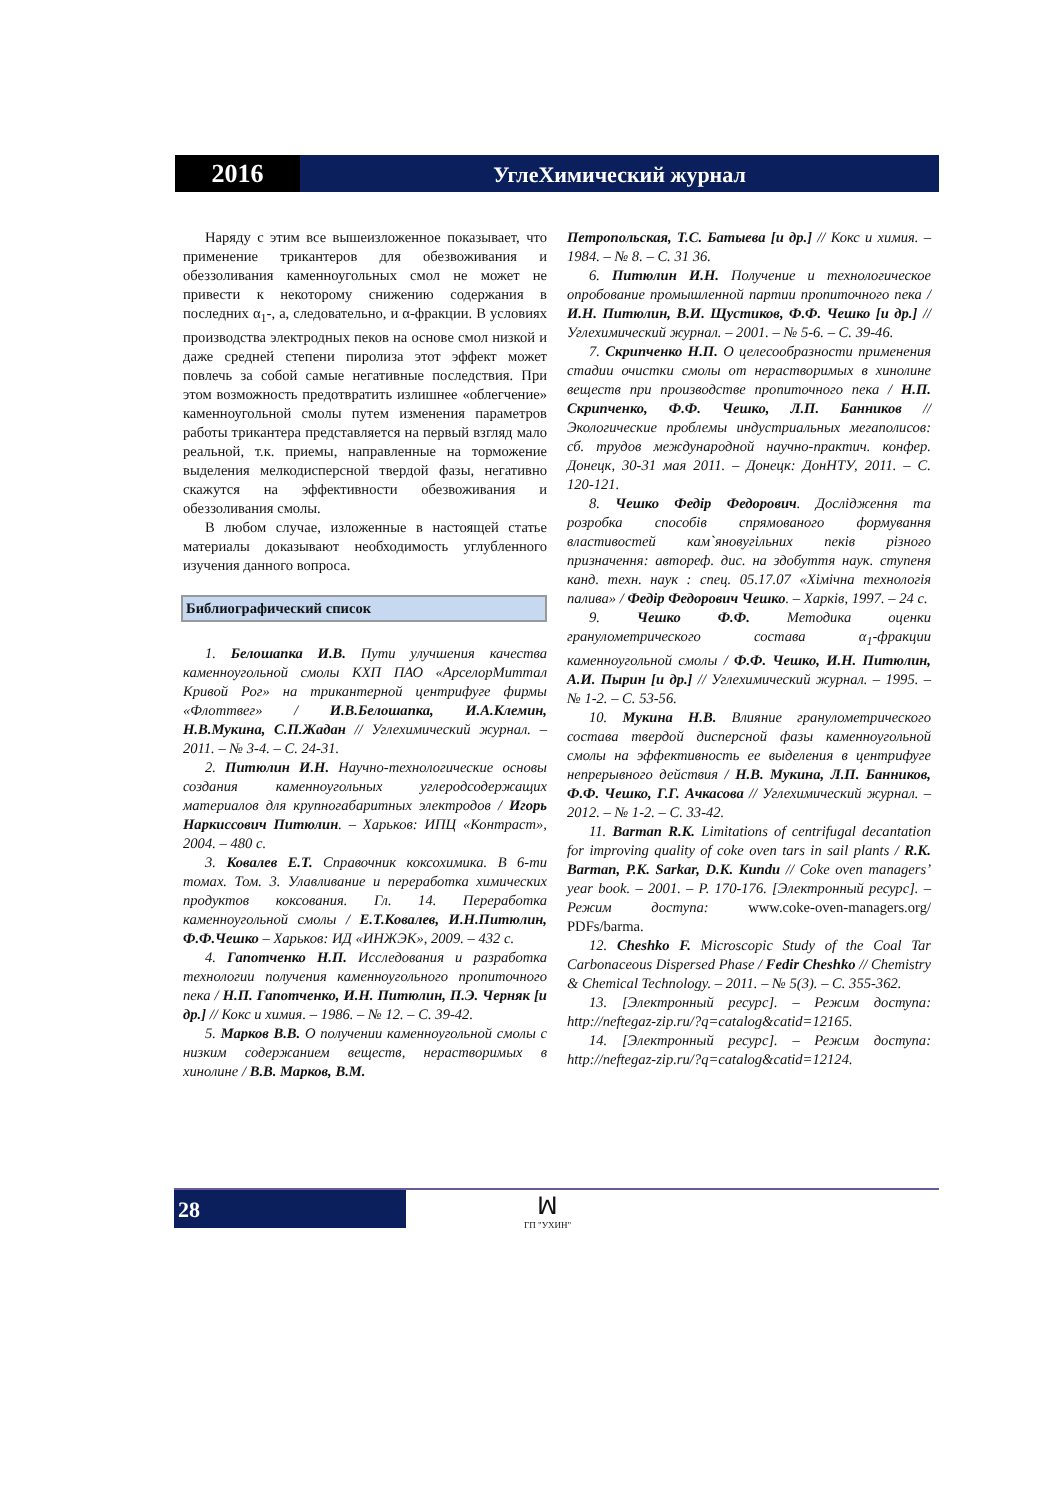2016
УглеХимический журнал
Наряду с этим все вышеизложенное показывает, что применение трикантеров для обезвоживания и обеззоливания каменноугольных смол не может не привести к некоторому снижению содержания в последних α<sub>1</sub>-, а, следовательно, и α-фракции. В условиях производства электродных пеков на основе смол низкой и даже средней степени пиролиза этот эффект может повлечь за собой самые негативные последствия. При этом возможность предотвратить излишнее «облегчение» каменноугольной смолы путем изменения параметров работы трикантера представляется на первый взгляд мало реальной, т.к. приемы, направленные на торможение выделения мелкодисперсной твердой фазы, негативно скажутся на эффективности обезвоживания и обеззоливания смолы.
В любом случае, изложенные в настоящей статье материалы доказывают необходимость углубленного изучения данного вопроса.
Библиографический список
1. Белошапка И.В. Пути улучшения качества каменноугольной смолы КХП ПАО «АрселорМиттал Кривой Рог» на трикантерной центрифуге фирмы «Флоттвег» / И.В.Белошапка, И.А.Клемин, Н.В.Мукина, С.П.Жадан // Углехимический журнал. – 2011. – № 3-4. – С. 24-31.
2. Питюлин И.Н. Научно-технологические основы создания каменноугольных углеродсодержащих материалов для крупногабаритных электродов / Игорь Наркиссович Питюлин. – Харьков: ИПЦ «Контраст», 2004. – 480 с.
3. Ковалев Е.Т. Справочник коксохимика. В 6-ти томах. Том. 3. Улавливание и переработка химических продуктов коксования. Гл. 14. Переработка каменноугольной смолы / Е.Т.Ковалев, И.Н.Питюлин, Ф.Ф.Чешко – Харьков: ИД «ИНЖЭК», 2009. – 432 с.
4. Гапотченко Н.П. Исследования и разработка технологии получения каменноугольного пропиточного пека / Н.П. Гапотченко, И.Н. Питюлин, П.Э. Черняк [и др.] // Кокс и химия. – 1986. – № 12. – С. 39-42.
5. Марков В.В. О получении каменноугольной смолы с низким содержанием веществ, нерастворимых в хинолине / В.В. Марков, В.М.
Петропольская, Т.С. Батыева [и др.] // Кокс и химия. – 1984. – № 8. – С. 31 36.
6. Питюлин И.Н. Получение и технологическое опробование промышленной партии пропиточного пека / И.Н. Питюлин, В.И. Щустиков, Ф.Ф. Чешко [и др.] // Углехимический журнал. – 2001. – № 5-6. – С. 39-46.
7. Скрипченко Н.П. О целесообразности применения стадии очистки смолы от нерастворимых в хинолине веществ при производстве пропиточного пека / Н.П. Скрипченко, Ф.Ф. Чешко, Л.П. Банников // Экологические проблемы индустриальных мегаполисов: сб. трудов международной научно-практич. конфер. Донецк, 30-31 мая 2011. – Донецк: ДонНТУ, 2011. – С. 120-121.
8. Чешко Федір Федорович. Дослідження та розробка способів спрямованого формування властивостей кам`яновугільних пеків різного призначення: автореф. дис. на здобуття наук. ступеня канд. техн. наук : спец. 05.17.07 «Хімічна технологія палива» / Федір Федорович Чешко. – Харків, 1997. – 24 с.
9. Чешко Ф.Ф. Методика оценки гранулометрического состава α<sub>1</sub>-фракции каменноугольной смолы / Ф.Ф. Чешко, И.Н. Питюлин, А.И. Пырин [и др.] // Углехимический журнал. – 1995. – № 1-2. – С. 53-56.
10. Мукина Н.В. Влияние гранулометрического состава твердой дисперсной фазы каменноугольной смолы на эффективность ее выделения в центрифуге непрерывного действия / Н.В. Мукина, Л.П. Банников, Ф.Ф. Чешко, Г.Г. Ачкасова // Углехимический журнал. – 2012. – № 1-2. – С. 33-42.
11. Barman R.K. Limitations of centrifugal decantation for improving quality of coke oven tars in sail plants / R.K. Barman, P.K. Sarkar, D.K. Kundu // Coke oven managers’ year book. – 2001. – P. 170-176. [Электронный ресурс]. – Режим доступа: www.coke-oven-managers.org/ PDFs/barma.
12. Cheshko F. Microscopic Study of the Coal Tar Carbonaceous Dispersed Phase / Fedir Cheshko // Chemistry & Chemical Technology. – 2011. – № 5(3). – С. 355-362.
13. [Электронный ресурс]. – Режим доступа: http://neftegaz-zip.ru/?q=catalog&catid=12165.
14. [Электронный ресурс]. – Режим доступа: http://neftegaz-zip.ru/?q=catalog&catid=12124.
28
ꟽ
ГП "УХИН"